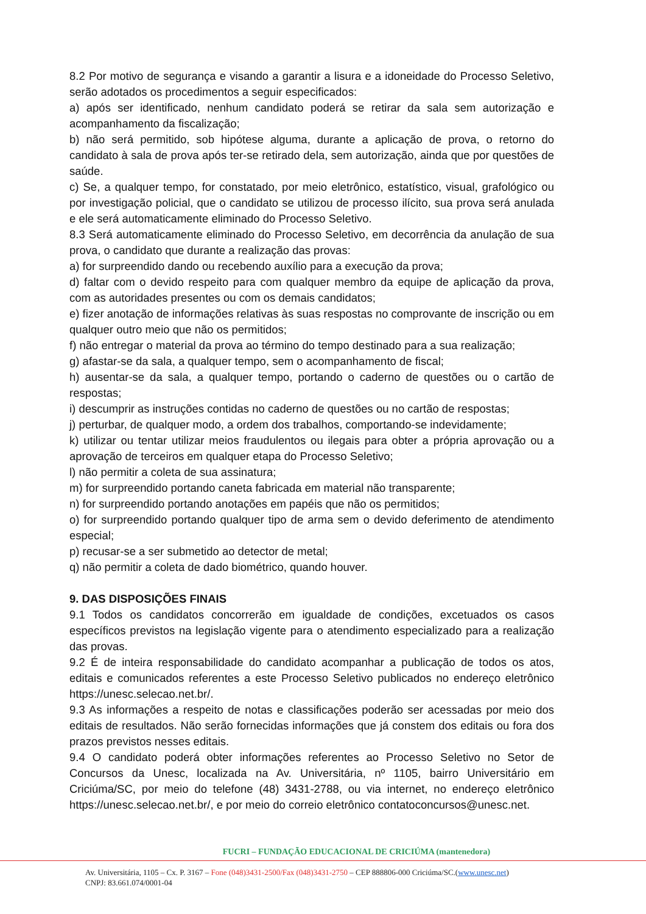8.2 Por motivo de segurança e visando a garantir a lisura e a idoneidade do Processo Seletivo, serão adotados os procedimentos a seguir especificados:
a) após ser identificado, nenhum candidato poderá se retirar da sala sem autorização e acompanhamento da fiscalização;
b) não será permitido, sob hipótese alguma, durante a aplicação de prova, o retorno do candidato à sala de prova após ter-se retirado dela, sem autorização, ainda que por questões de saúde.
c) Se, a qualquer tempo, for constatado, por meio eletrônico, estatístico, visual, grafológico ou por investigação policial, que o candidato se utilizou de processo ilícito, sua prova será anulada e ele será automaticamente eliminado do Processo Seletivo.
8.3 Será automaticamente eliminado do Processo Seletivo, em decorrência da anulação de sua prova, o candidato que durante a realização das provas:
a) for surpreendido dando ou recebendo auxílio para a execução da prova;
d) faltar com o devido respeito para com qualquer membro da equipe de aplicação da prova, com as autoridades presentes ou com os demais candidatos;
e) fizer anotação de informações relativas às suas respostas no comprovante de inscrição ou em qualquer outro meio que não os permitidos;
f) não entregar o material da prova ao término do tempo destinado para a sua realização;
g) afastar-se da sala, a qualquer tempo, sem o acompanhamento de fiscal;
h) ausentar-se da sala, a qualquer tempo, portando o caderno de questões ou o cartão de respostas;
i) descumprir as instruções contidas no caderno de questões ou no cartão de respostas;
j) perturbar, de qualquer modo, a ordem dos trabalhos, comportando-se indevidamente;
k) utilizar ou tentar utilizar meios fraudulentos ou ilegais para obter a própria aprovação ou a aprovação de terceiros em qualquer etapa do Processo Seletivo;
l) não permitir a coleta de sua assinatura;
m) for surpreendido portando caneta fabricada em material não transparente;
n) for surpreendido portando anotações em papéis que não os permitidos;
o) for surpreendido portando qualquer tipo de arma sem o devido deferimento de atendimento especial;
p) recusar-se a ser submetido ao detector de metal;
q) não permitir a coleta de dado biométrico, quando houver.
9. DAS DISPOSIÇÕES FINAIS
9.1 Todos os candidatos concorrerão em igualdade de condições, excetuados os casos específicos previstos na legislação vigente para o atendimento especializado para a realização das provas.
9.2 É de inteira responsabilidade do candidato acompanhar a publicação de todos os atos, editais e comunicados referentes a este Processo Seletivo publicados no endereço eletrônico https://unesc.selecao.net.br/.
9.3 As informações a respeito de notas e classificações poderão ser acessadas por meio dos editais de resultados. Não serão fornecidas informações que já constem dos editais ou fora dos prazos previstos nesses editais.
9.4 O candidato poderá obter informações referentes ao Processo Seletivo no Setor de Concursos da Unesc, localizada na Av. Universitária, nº 1105, bairro Universitário em Criciúma/SC, por meio do telefone (48) 3431-2788, ou via internet, no endereço eletrônico https://unesc.selecao.net.br/, e por meio do correio eletrônico contatoconcursos@unesc.net.
FUCRI – FUNDAÇÃO EDUCACIONAL DE CRICIÚMA (mantenedora)
Av. Universitária, 1105 – Cx. P. 3167 – Fone (048)3431-2500/Fax (048)3431-2750 – CEP 888806-000 Criciúma/SC.(www.unesc.net)
CNPJ: 83.661.074/0001-04